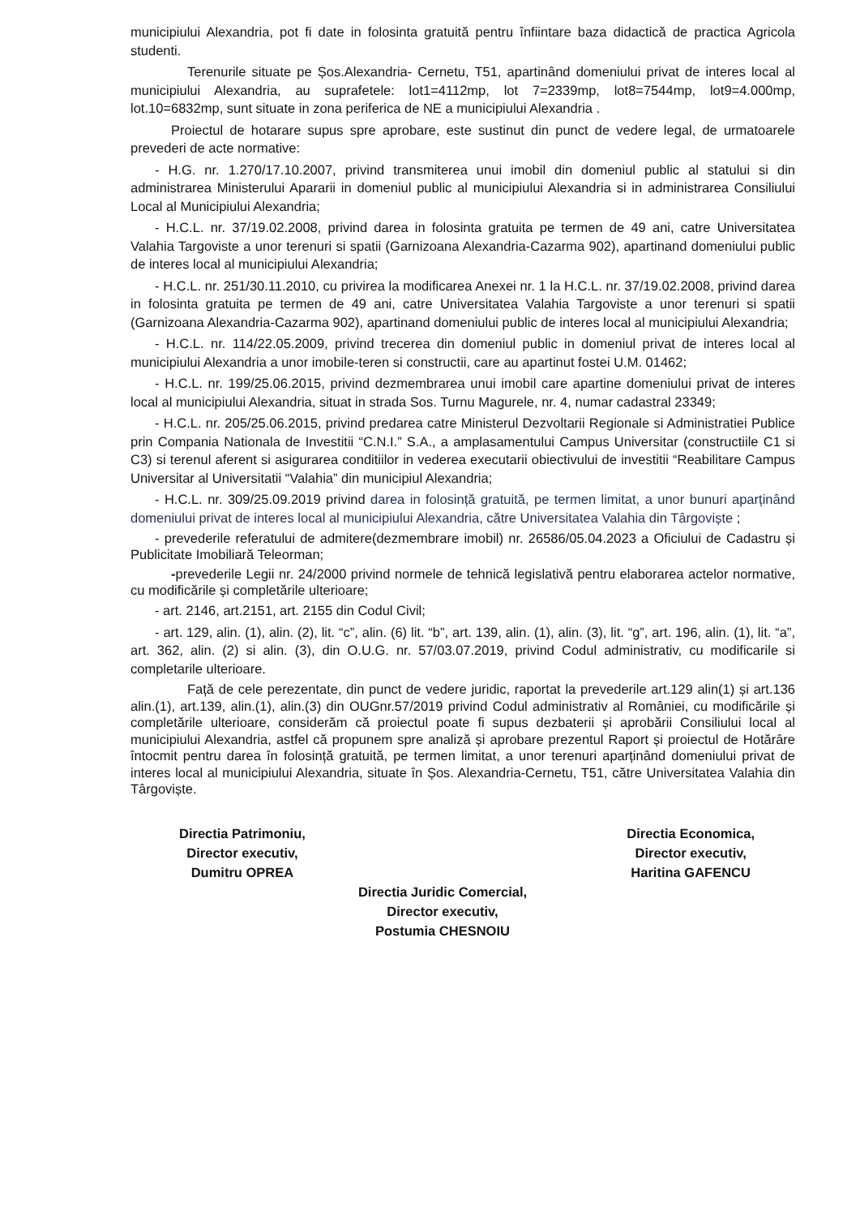municipiului Alexandria, pot fi date in folosinta gratuită pentru înfiintare baza didactică de practica Agricola studenti.
Terenurile situate pe Șos.Alexandria- Cernetu, T51, apartinând domeniului privat de interes local al municipiului Alexandria, au suprafetele: lot1=4112mp, lot 7=2339mp, lot8=7544mp, lot9=4.000mp, lot.10=6832mp, sunt situate in zona periferica de NE a municipiului Alexandria .
Proiectul de hotarare supus spre aprobare, este sustinut din punct de vedere legal, de urmatoarele prevederi de acte normative:
- H.G. nr. 1.270/17.10.2007, privind transmiterea unui imobil din domeniul public al statului si din administrarea Ministerului Apararii in domeniul public al municipiului Alexandria si in administrarea Consiliului Local al Municipiului Alexandria;
- H.C.L. nr. 37/19.02.2008, privind darea in folosinta gratuita pe termen de 49 ani, catre Universitatea Valahia Targoviste a unor terenuri si spatii (Garnizoana Alexandria-Cazarma 902), apartinand domeniului public de interes local al municipiului Alexandria;
- H.C.L. nr. 251/30.11.2010, cu privirea la modificarea Anexei nr. 1 la H.C.L. nr. 37/19.02.2008, privind darea in folosinta gratuita pe termen de 49 ani, catre Universitatea Valahia Targoviste a unor terenuri si spatii (Garnizoana Alexandria-Cazarma 902), apartinand domeniului public de interes local al municipiului Alexandria;
- H.C.L. nr. 114/22.05.2009, privind trecerea din domeniul public in domeniul privat de interes local al municipiului Alexandria a unor imobile-teren si constructii, care au apartinut fostei U.M. 01462;
- H.C.L. nr. 199/25.06.2015, privind dezmembrarea unui imobil care apartine domeniului privat de interes local al municipiului Alexandria, situat in strada Sos. Turnu Magurele, nr. 4, numar cadastral 23349;
- H.C.L. nr. 205/25.06.2015, privind predarea catre Ministerul Dezvoltarii Regionale si Administratiei Publice prin Compania Nationala de Investitii “C.N.I.” S.A., a amplasamentului Campus Universitar (constructiile C1 si C3) si terenul aferent si asigurarea conditiilor in vederea executarii obiectivului de investitii “Reabilitare Campus Universitar al Universitatii “Valahia” din municipiul Alexandria;
- H.C.L. nr. 309/25.09.2019 privind darea in folosință gratuită, pe termen limitat, a unor bunuri aparținând domeniului privat de interes local al municipiului Alexandria, către Universitatea Valahia din Târgoviște ;
- prevederile referatului de admitere(dezmembrare imobil) nr. 26586/05.04.2023 a Oficiului de Cadastru și Publicitate Imobiliară Teleorman;
-prevederile Legii nr. 24/2000 privind normele de tehnică legislativă pentru elaborarea actelor normative, cu modificările și completările ulterioare;
- art. 2146, art.2151, art. 2155 din Codul Civil;
- art. 129, alin. (1), alin. (2), lit. “c”, alin. (6) lit. “b”, art. 139, alin. (1), alin. (3), lit. “g”, art. 196, alin. (1), lit. “a”, art. 362, alin. (2) si alin. (3), din O.U.G. nr. 57/03.07.2019, privind Codul administrativ, cu modificarile si completarile ulterioare.
Față de cele perezentate, din punct de vedere juridic, raportat la prevederile art.129 alin(1) și art.136 alin.(1), art.139, alin.(1), alin.(3) din OUGnr.57/2019 privind Codul administrativ al României, cu modificările și completările ulterioare, considerăm că proiectul poate fi supus dezbaterii și aprobării Consiliului local al municipiului Alexandria, astfel că propunem spre analiză și aprobare prezentul Raport și proiectul de Hotărâre întocmit pentru darea în folosință gratuită, pe termen limitat, a unor terenuri aparținând domeniului privat de interes local al municipiului Alexandria, situate în Șos. Alexandria-Cernetu, T51, către Universitatea Valahia din Târgoviște.
Directia Patrimoniu,
Director executiv,
Dumitru OPREA
Directia Economica,
Director executiv,
Haritina GAFENCU
Directia Juridic Comercial,
Director executiv,
Postumia CHESNOIU